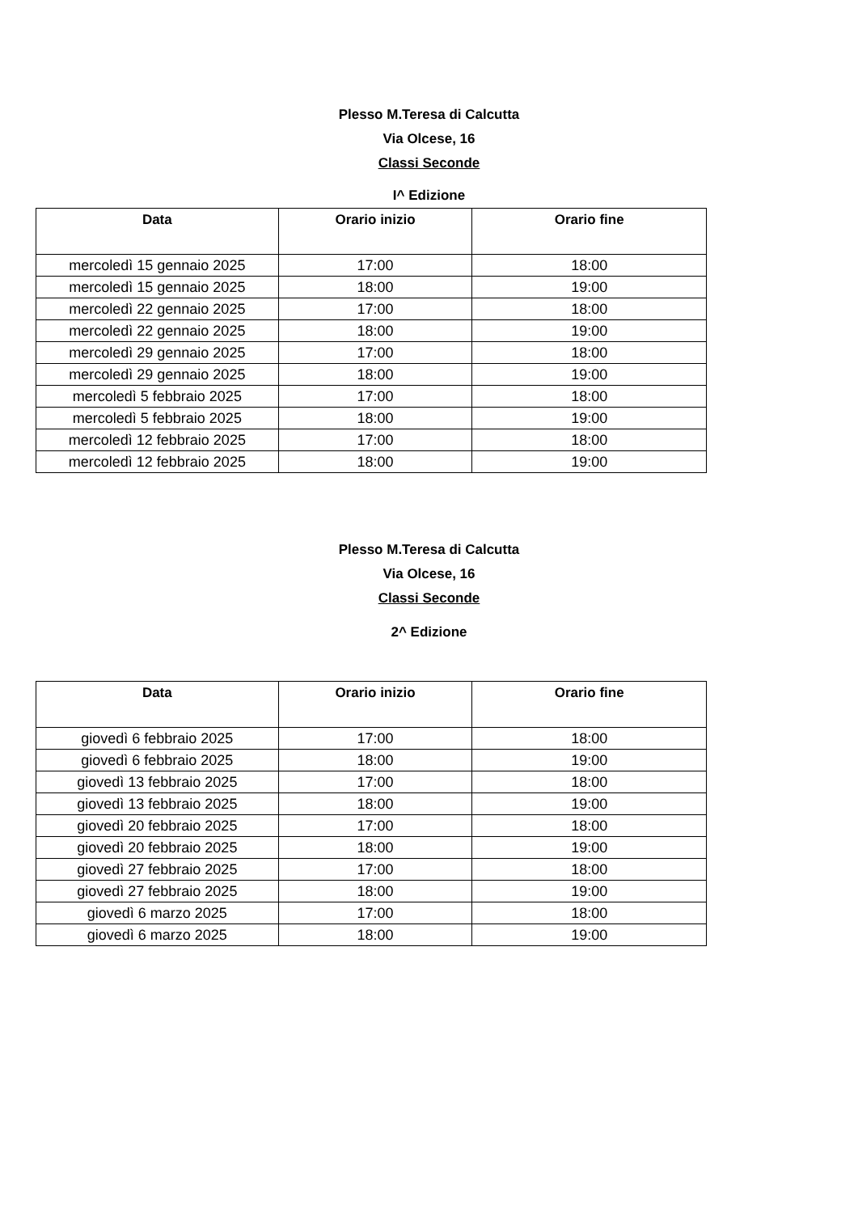Plesso M.Teresa di Calcutta
Via Olcese, 16
Classi Seconde
I^ Edizione
| Data | Orario inizio | Orario fine |
| --- | --- | --- |
| mercoledì 15 gennaio 2025 | 17:00 | 18:00 |
| mercoledì 15 gennaio 2025 | 18:00 | 19:00 |
| mercoledì 22 gennaio 2025 | 17:00 | 18:00 |
| mercoledì 22 gennaio 2025 | 18:00 | 19:00 |
| mercoledì 29 gennaio 2025 | 17:00 | 18:00 |
| mercoledì 29 gennaio 2025 | 18:00 | 19:00 |
| mercoledì 5 febbraio 2025 | 17:00 | 18:00 |
| mercoledì 5 febbraio 2025 | 18:00 | 19:00 |
| mercoledì 12 febbraio 2025 | 17:00 | 18:00 |
| mercoledì 12 febbraio 2025 | 18:00 | 19:00 |
Plesso M.Teresa di Calcutta
Via Olcese, 16
Classi Seconde
2^ Edizione
| Data | Orario inizio | Orario fine |
| --- | --- | --- |
| giovedì 6 febbraio 2025 | 17:00 | 18:00 |
| giovedì 6 febbraio 2025 | 18:00 | 19:00 |
| giovedì 13 febbraio 2025 | 17:00 | 18:00 |
| giovedì 13 febbraio 2025 | 18:00 | 19:00 |
| giovedì 20 febbraio 2025 | 17:00 | 18:00 |
| giovedì 20 febbraio 2025 | 18:00 | 19:00 |
| giovedì 27 febbraio 2025 | 17:00 | 18:00 |
| giovedì 27 febbraio 2025 | 18:00 | 19:00 |
| giovedì 6 marzo 2025 | 17:00 | 18:00 |
| giovedì 6 marzo 2025 | 18:00 | 19:00 |